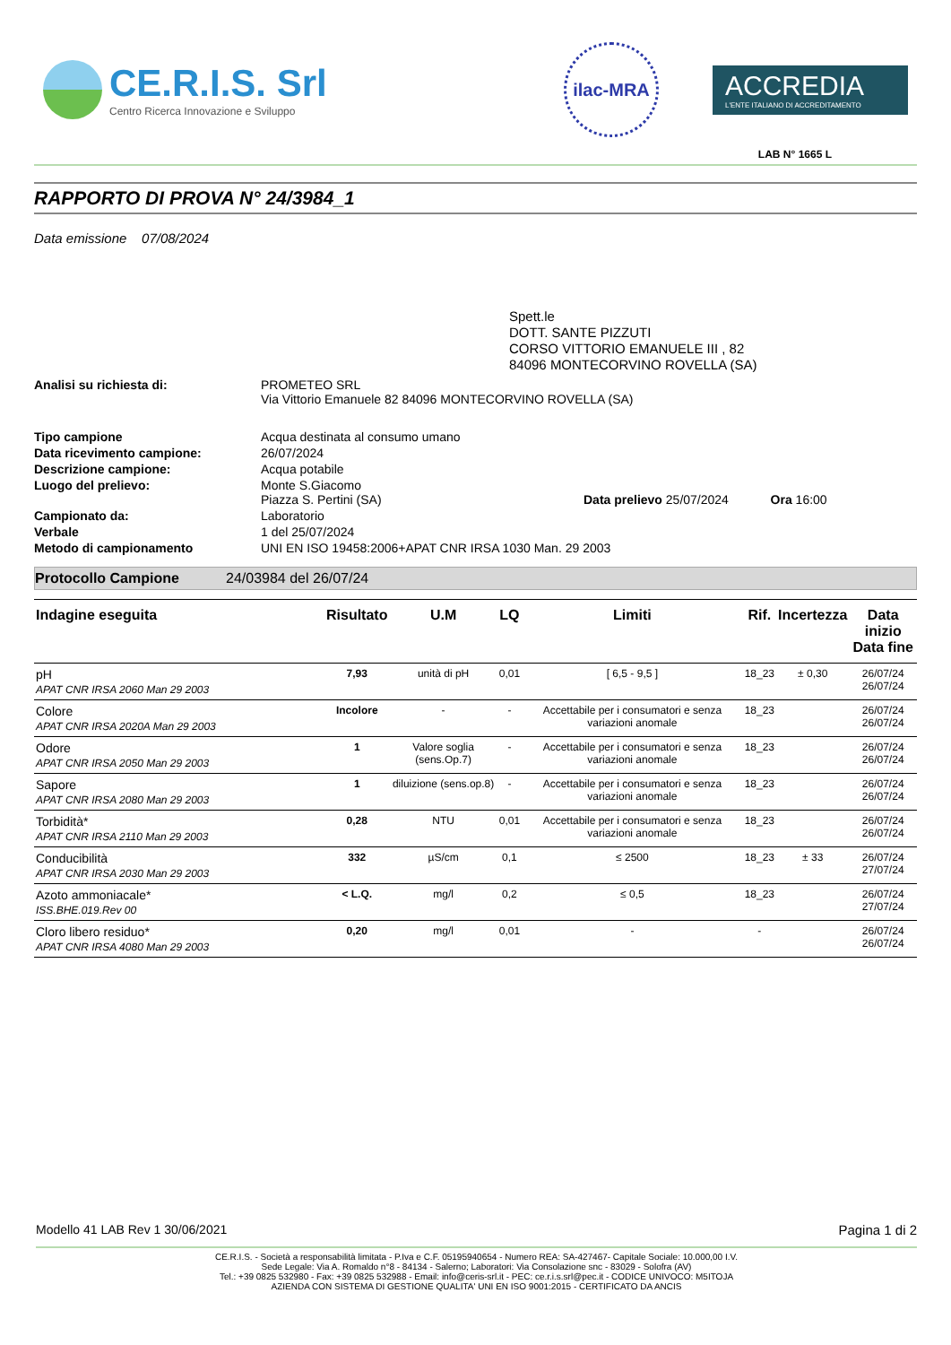CE.R.I.S. Srl
Centro Ricerca Innovazione e Sviluppo
ilac-MRA
ACCREDIA
L'ENTE ITALIANO DI ACCREDITAMENTO
LAB N° 1665 L
RAPPORTO DI PROVA N° 24/3984_1
Data emissione 07/08/2024
Spett.le
DOTT. SANTE PIZZUTI
CORSO VITTORIO EMANUELE III , 82
84096 MONTECORVINO ROVELLA (SA)
| Analisi su richiesta di: | PROMETEO SRL Via Vittorio Emanuele 82 84096 MONTECORVINO ROVELLA (SA) |
| Tipo campione | Acqua destinata al consumo umano |
| Data ricevimento campione: | 26/07/2024 |
| Descrizione campione: | Acqua potabile |
| Luogo del prelievo: | Monte S.Giacomo Piazza S. Pertini (SA) Data prelievo 25/07/2024 Ora 16:00 |
| Campionato da: | Laboratorio |
| Verbale | 1 del 25/07/2024 |
| Metodo di campionamento | UNI EN ISO 19458:2006+APAT CNR IRSA 1030 Man. 29 2003 |
Protocollo Campione 24/03984 del 26/07/24
| Indagine eseguita | Risultato | U.M | LQ | Limiti | Rif. | Incertezza | Data inizio Data fine |
| --- | --- | --- | --- | --- | --- | --- | --- |
| pH APAT CNR IRSA 2060 Man 29 2003 | 7,93 | unità di pH | 0,01 | [ 6,5 - 9,5 ] | 18_23 | ± 0,30 | 26/07/24 26/07/24 |
| Colore APAT CNR IRSA 2020A Man 29 2003 | Incolore | - | - | Accettabile per i consumatori e senza variazioni anomale | 18_23 | | 26/07/24 26/07/24 |
| Odore APAT CNR IRSA 2050 Man 29 2003 | 1 | Valore soglia (sens.Op.7) | - | Accettabile per i consumatori e senza variazioni anomale | 18_23 | | 26/07/24 26/07/24 |
| Sapore APAT CNR IRSA 2080 Man 29 2003 | 1 | diluizione (sens.op.8) | - | Accettabile per i consumatori e senza variazioni anomale | 18_23 | | 26/07/24 26/07/24 |
| Torbidità* APAT CNR IRSA 2110 Man 29 2003 | 0,28 | NTU | 0,01 | Accettabile per i consumatori e senza variazioni anomale | 18_23 | | 26/07/24 26/07/24 |
| Conducibilità APAT CNR IRSA 2030 Man 29 2003 | 332 | µS/cm | 0,1 | ≤ 2500 | 18_23 | ± 33 | 26/07/24 27/07/24 |
| Azoto ammoniacale* ISS.BHE.019.Rev 00 | < L.Q. | mg/l | 0,2 | ≤ 0,5 | 18_23 | | 26/07/24 27/07/24 |
| Cloro libero residuo* APAT CNR IRSA 4080 Man 29 2003 | 0,20 | mg/l | 0,01 | - | - | | 26/07/24 26/07/24 |
Modello 41 LAB Rev 1 30/06/2021 Pagina 1 di 2
CE.R.I.S. - Società a responsabilità limitata - P.Iva e C.F. 05195940654 - Numero REA: SA-427467- Capitale Sociale: 10.000,00 I.V.
Sede Legale: Via A. Romaldo n°8 - 84134 - Salerno; Laboratori: Via Consolazione snc - 83029 - Solofra (AV)
Tel.: +39 0825 532980 - Fax: +39 0825 532988 - Email: info@ceris-srl.it - PEC: ce.r.i.s.srl@pec.it - CODICE UNIVOCO: M5ITOJA
AZIENDA CON SISTEMA DI GESTIONE QUALITA' UNI EN ISO 9001:2015 - CERTIFICATO DA ANCIS